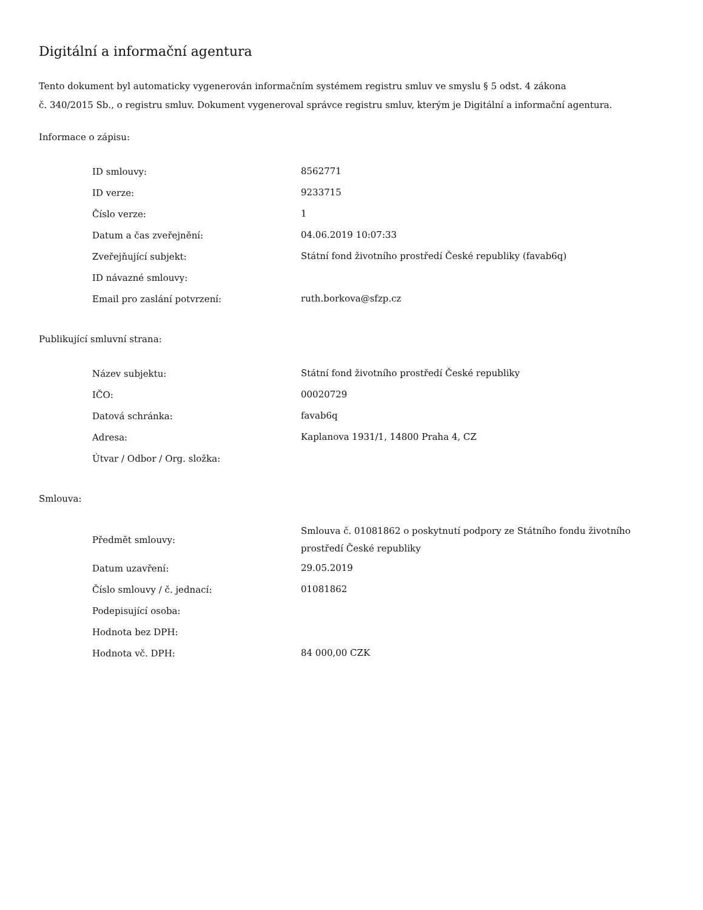Digitální a informační agentura
Tento dokument byl automaticky vygenerován informačním systémem registru smluv ve smyslu § 5 odst. 4 zákona
č. 340/2015 Sb., o registru smluv. Dokument vygeneroval správce registru smluv, kterým je Digitální a informační agentura.
Informace o zápisu:
| ID smlouvy: | 8562771 |
| ID verze: | 9233715 |
| Číslo verze: | 1 |
| Datum a čas zveřejnění: | 04.06.2019 10:07:33 |
| Zveřejňující subjekt: | Státní fond životního prostředí České republiky (favab6q) |
| ID návazné smlouvy: | |
| Email pro zaslání potvrzení: | ruth.borkova@sfzp.cz |
Publikující smluvní strana:
| Název subjektu: | Státní fond životního prostředí České republiky |
| IČO: | 00020729 |
| Datová schránka: | favab6q |
| Adresa: | Kaplanova 1931/1, 14800 Praha 4, CZ |
| Útvar / Odbor / Org. složka: | |
Smlouva:
| Předmět smlouvy: | Smlouva č. 01081862 o poskytnutí podpory ze Státního fondu životního prostředí České republiky |
| Datum uzavření: | 29.05.2019 |
| Číslo smlouvy / č. jednací: | 01081862 |
| Podepisující osoba: | |
| Hodnota bez DPH: | |
| Hodnota vč. DPH: | 84 000,00 CZK |